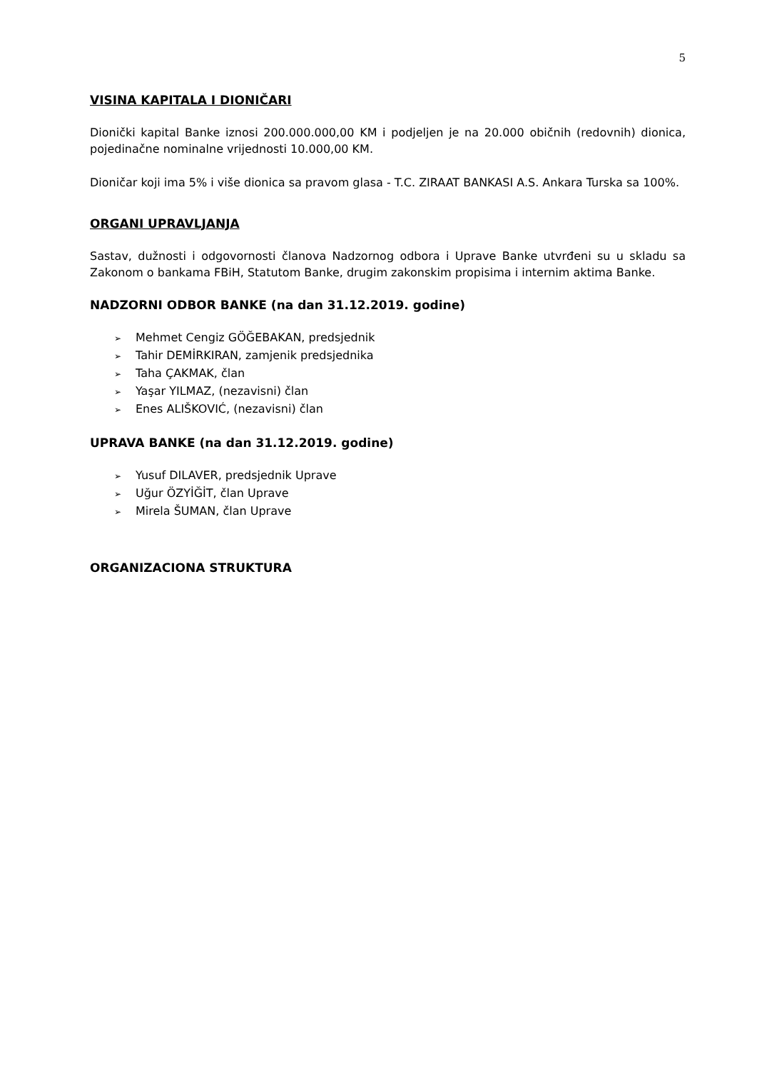5
VISINA KAPITALA I DIONIČARI
Dionički kapital Banke iznosi 200.000.000,00 KM i podjeljen je na 20.000 običnih (redovnih) dionica, pojedinačne nominalne vrijednosti 10.000,00 KM.
Dioničar koji ima 5% i više dionica sa pravom glasa - T.C. ZIRAAT BANKASI A.S. Ankara Turska sa 100%.
ORGANI UPRAVLJANJA
Sastav, dužnosti i odgovornosti članova Nadzornog odbora i Uprave Banke utvrđeni su u skladu sa Zakonom o bankama FBiH, Statutom Banke, drugim zakonskim propisima i internim aktima Banke.
NADZORNI ODBOR BANKE (na dan 31.12.2019. godine)
➢ Mehmet Cengiz GÖĞEBAKAN, predsjednik
➢ Tahir DEMİRKIRAN, zamjenik predsjednika
➢ Taha ÇAKMAK, član
➢ Yaşar YILMAZ, (nezavisni) član
➢ Enes ALIŠKOVIĆ, (nezavisni) član
UPRAVA BANKE (na dan 31.12.2019. godine)
➢ Yusuf DILAVER, predsjednik Uprave
➢ Uğur ÖZYİĞİT, član Uprave
➢ Mirela ŠUMAN, član Uprave
ORGANIZACIONA STRUKTURA